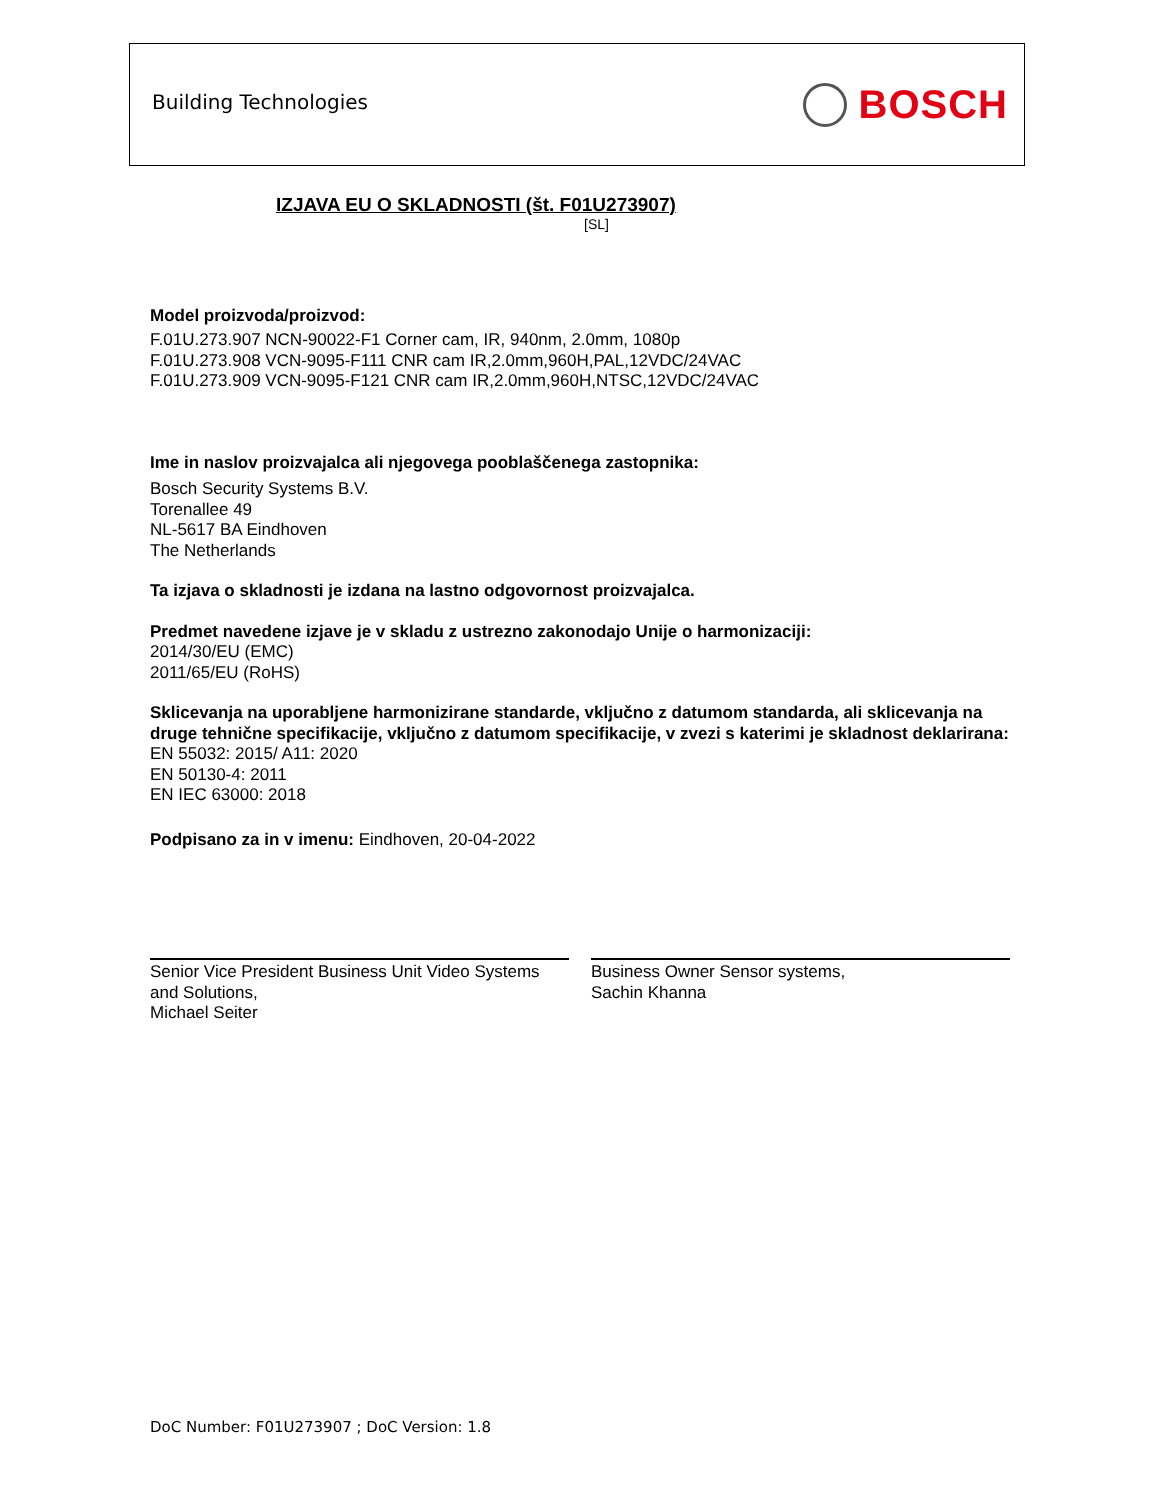Building Technologies BOSCH
IZJAVA EU O SKLADNOSTI (št. F01U273907)
[SL]
Model proizvoda/proizvod:
F.01U.273.907 NCN-90022-F1 Corner cam, IR, 940nm, 2.0mm, 1080p
F.01U.273.908 VCN-9095-F111 CNR cam IR,2.0mm,960H,PAL,12VDC/24VAC
F.01U.273.909 VCN-9095-F121 CNR cam IR,2.0mm,960H,NTSC,12VDC/24VAC
Ime in naslov proizvajalca ali njegovega pooblaščenega zastopnika:
Bosch Security Systems B.V.
Torenallee 49
NL-5617 BA Eindhoven
The Netherlands
Ta izjava o skladnosti je izdana na lastno odgovornost proizvajalca.
Predmet navedene izjave je v skladu z ustrezno zakonodajo Unije o harmonizaciji:
2014/30/EU (EMC)
2011/65/EU (RoHS)
Sklicevanja na uporabljene harmonizirane standarde, vključno z datumom standarda, ali sklicevanja na druge tehnične specifikacije, vključno z datumom specifikacije, v zvezi s katerimi je skladnost deklarirana:
EN 55032: 2015/ A11: 2020
EN 50130-4: 2011
EN IEC 63000: 2018
Podpisano za in v imenu: Eindhoven, 20-04-2022
Senior Vice President Business Unit Video Systems and Solutions,
Michael Seiter
Business Owner Sensor systems,
Sachin Khanna
DoC Number: F01U273907 ; DoC Version: 1.8